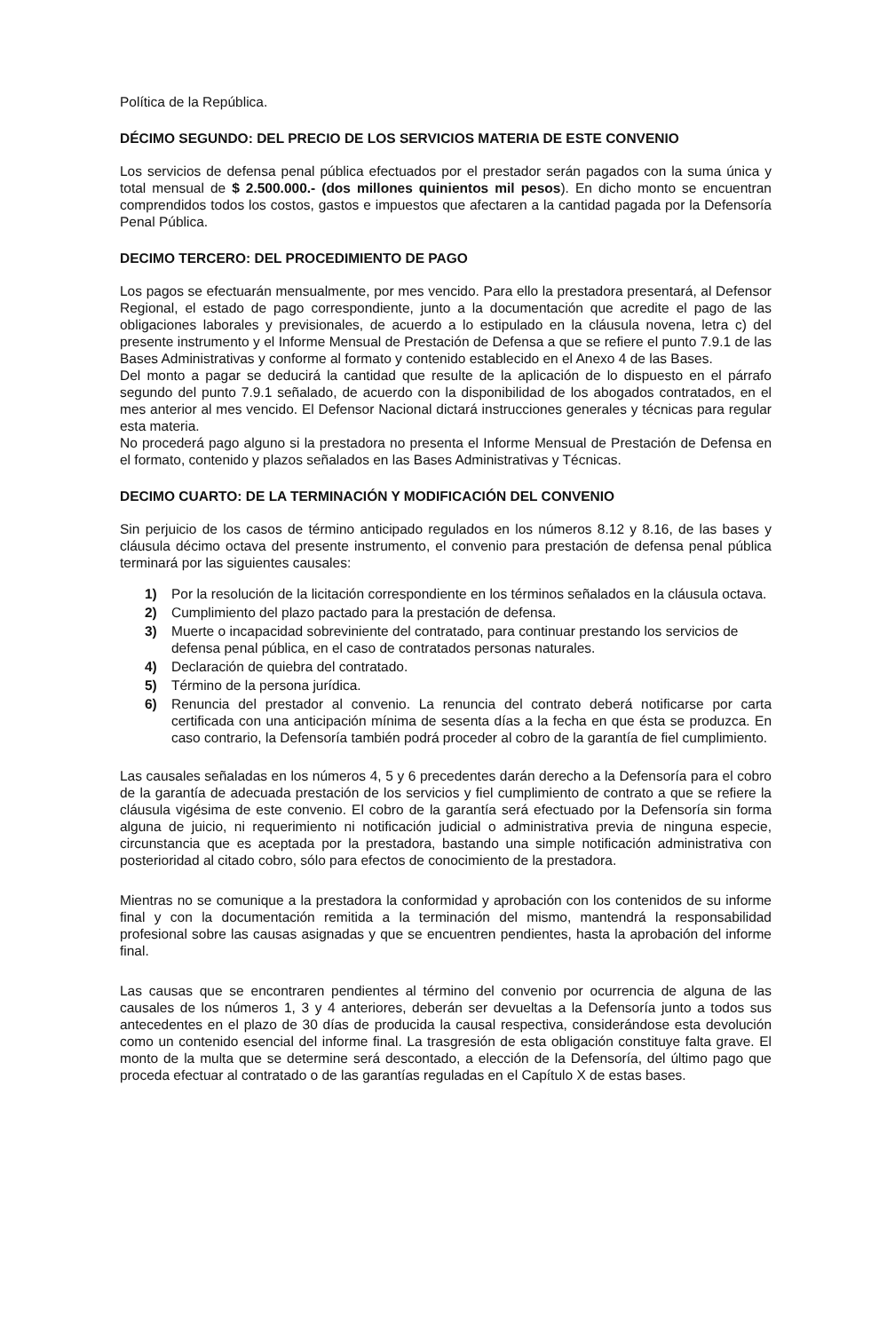Política de la República.
DÉCIMO SEGUNDO: DEL PRECIO DE LOS SERVICIOS MATERIA DE ESTE CONVENIO
Los servicios de defensa penal pública efectuados por el prestador serán pagados con la suma única y total mensual de $ 2.500.000.- (dos millones quinientos mil pesos). En dicho monto se encuentran comprendidos todos los costos, gastos e impuestos que afectaren a la cantidad pagada por la Defensoría Penal Pública.
DECIMO TERCERO: DEL PROCEDIMIENTO DE PAGO
Los pagos se efectuarán mensualmente, por mes vencido. Para ello la prestadora presentará, al Defensor Regional, el estado de pago correspondiente, junto a la documentación que acredite el pago de las obligaciones laborales y previsionales, de acuerdo a lo estipulado en la cláusula novena, letra c) del presente instrumento y el Informe Mensual de Prestación de Defensa a que se refiere el punto 7.9.1 de las Bases Administrativas y conforme al formato y contenido establecido en el Anexo 4 de las Bases.
Del monto a pagar se deducirá la cantidad que resulte de la aplicación de lo dispuesto en el párrafo segundo del punto 7.9.1 señalado, de acuerdo con la disponibilidad de los abogados contratados, en el mes anterior al mes vencido. El Defensor Nacional dictará instrucciones generales y técnicas para regular esta materia.
No procederá pago alguno si la prestadora no presenta el Informe Mensual de Prestación de Defensa en el formato, contenido y plazos señalados en las Bases Administrativas y Técnicas.
DECIMO CUARTO: DE LA TERMINACIÓN Y MODIFICACIÓN DEL CONVENIO
Sin perjuicio de los casos de término anticipado regulados en los números 8.12 y 8.16, de las bases y cláusula décimo octava del presente instrumento, el convenio para prestación de defensa penal pública terminará por las siguientes causales:
1) Por la resolución de la licitación correspondiente en los términos señalados en la cláusula octava.
2) Cumplimiento del plazo pactado para la prestación de defensa.
3) Muerte o incapacidad sobreviniente del contratado, para continuar prestando los servicios de defensa penal pública, en el caso de contratados personas naturales.
4) Declaración de quiebra del contratado.
5) Término de la persona jurídica.
6) Renuncia del prestador al convenio. La renuncia del contrato deberá notificarse por carta certificada con una anticipación mínima de sesenta días a la fecha en que ésta se produzca. En caso contrario, la Defensoría también podrá proceder al cobro de la garantía de fiel cumplimiento.
Las causales señaladas en los números 4, 5 y 6 precedentes darán derecho a la Defensoría para el cobro de la garantía de adecuada prestación de los servicios y fiel cumplimiento de contrato a que se refiere la cláusula vigésima de este convenio. El cobro de la garantía será efectuado por la Defensoría sin forma alguna de juicio, ni requerimiento ni notificación judicial o administrativa previa de ninguna especie, circunstancia que es aceptada por la prestadora, bastando una simple notificación administrativa con posterioridad al citado cobro, sólo para efectos de conocimiento de la prestadora.
Mientras no se comunique a la prestadora la conformidad y aprobación con los contenidos de su informe final y con la documentación remitida a la terminación del mismo, mantendrá la responsabilidad profesional sobre las causas asignadas y que se encuentren pendientes, hasta la aprobación del informe final.
Las causas que se encontraren pendientes al término del convenio por ocurrencia de alguna de las causales de los números 1, 3 y 4 anteriores, deberán ser devueltas a la Defensoría junto a todos sus antecedentes en el plazo de 30 días de producida la causal respectiva, considerándose esta devolución como un contenido esencial del informe final. La trasgresión de esta obligación constituye falta grave. El monto de la multa que se determine será descontado, a elección de la Defensoría, del último pago que proceda efectuar al contratado o de las garantías reguladas en el Capítulo X de estas bases.